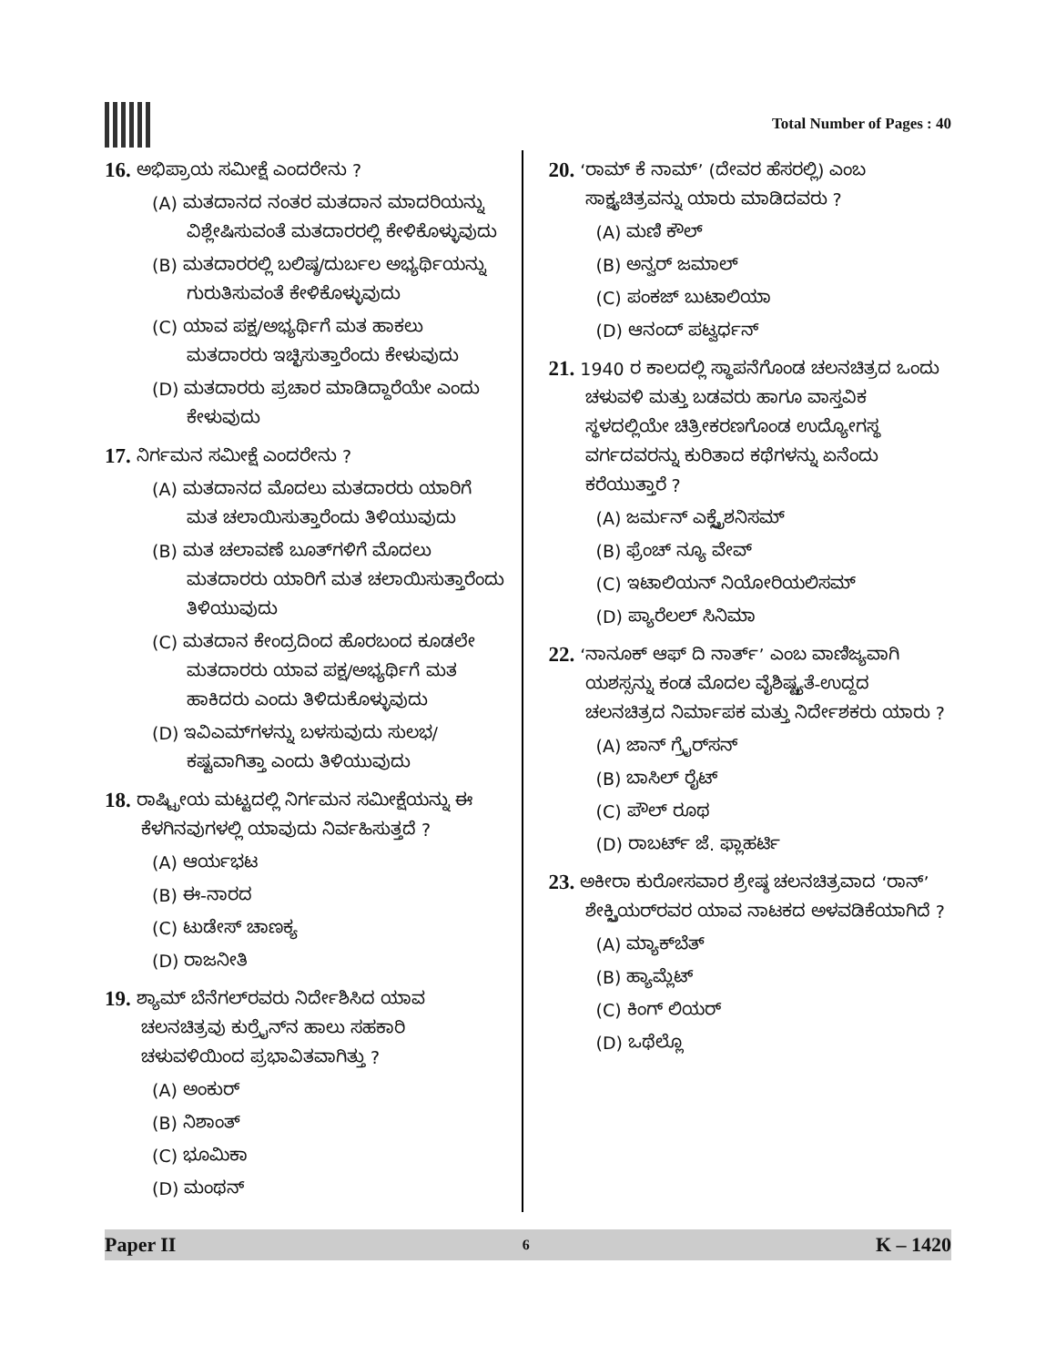Total Number of Pages : 40
16. ಅಭಿಪ್ರಾಯ ಸಮೀಕ್ಷೆ ಎಂದರೇನು ?
(A) ಮತದಾನದ ನಂತರ ಮತದಾನ ಮಾದರಿಯನ್ನು ವಿಶ್ಲೇಷಿಸುವಂತೆ ಮತದಾರರಲ್ಲಿ ಕೇಳಿಕೊಳ್ಳುವುದು
(B) ಮತದಾರರಲ್ಲಿ ಬಲಿಷ್ಠ/ದುರ್ಬಲ ಅಭ್ಯರ್ಥಿಯನ್ನು ಗುರುತಿಸುವಂತೆ ಕೇಳಿಕೊಳ್ಳುವುದು
(C) ಯಾವ ಪಕ್ಷ/ಅಭ್ಯರ್ಥಿಗೆ ಮತ ಹಾಕಲು ಮತದಾರರು ಇಚ್ಛಿಸುತ್ತಾರೆಂದು ಕೇಳುವುದು
(D) ಮತದಾರರು ಪ್ರಚಾರ ಮಾಡಿದ್ದಾರೆಯೇ ಎಂದು ಕೇಳುವುದು
17. ನಿರ್ಗಮನ ಸಮೀಕ್ಷೆ ಎಂದರೇನು ?
(A) ಮತದಾನದ ಮೊದಲು ಮತದಾರರು ಯಾರಿಗೆ ಮತ ಚಲಾಯಿಸುತ್ತಾರೆಂದು ತಿಳಿಯುವುದು
(B) ಮತ ಚಲಾವಣೆ ಬೂತ್‌ಗಳಿಗೆ ಮೊದಲು ಮತದಾರರು ಯಾರಿಗೆ ಮತ ಚಲಾಯಿಸುತ್ತಾರೆಂದು ತಿಳಿಯುವುದು
(C) ಮತದಾನ ಕೇಂದ್ರದಿಂದ ಹೊರಬಂದ ಕೂಡಲೇ ಮತದಾರರು ಯಾವ ಪಕ್ಷ/ಅಭ್ಯರ್ಥಿಗೆ ಮತ ಹಾಕಿದರು ಎಂದು ತಿಳಿದುಕೊಳ್ಳುವುದು
(D) ಇವಿಎಮ್‌ಗಳನ್ನು ಬಳಸುವುದು ಸುಲಭ/ಕಷ್ಟವಾಗಿತ್ತಾ ಎಂದು ತಿಳಿಯುವುದು
18. ರಾಷ್ಟ್ರೀಯ ಮಟ್ಟದಲ್ಲಿ ನಿರ್ಗಮನ ಸಮೀಕ್ಷೆಯನ್ನು ಈ ಕೆಳಗಿನವುಗಳಲ್ಲಿ ಯಾವುದು ನಿರ್ವಹಿಸುತ್ತದೆ ?
(A) ಆರ್ಯಭಟ
(B) ಈ-ನಾರದ
(C) ಟುಡೇಸ್ ಚಾಣಕ್ಯ
(D) ರಾಜನೀತಿ
19. ಶ್ಯಾಮ್ ಬೆನೆಗಲ್‌ರವರು ನಿರ್ದೇಶಿಸಿದ ಯಾವ ಚಲನಚಿತ್ರವು ಕುರ್ರೈನ್‌ನ ಹಾಲು ಸಹಕಾರಿ ಚಳುವಳಿಯಿಂದ ಪ್ರಭಾವಿತವಾಗಿತ್ತು ?
(A) ಅಂಕುರ್
(B) ನಿಶಾಂತ್
(C) ಭೂಮಿಕಾ
(D) ಮಂಥನ್
20. ‘ರಾಮ್ ಕೆ ನಾಮ್’ (ದೇವರ ಹೆಸರಲ್ಲಿ) ಎಂಬ ಸಾಕ್ಷ್ಯಚಿತ್ರವನ್ನು ಯಾರು ಮಾಡಿದವರು ?
(A) ಮಣಿ ಕೌಲ್
(B) ಅನ್ವರ್ ಜಮಾಲ್
(C) ಪಂಕಜ್ ಬುಟಾಲಿಯಾ
(D) ಆನಂದ್ ಪಟ್ವರ್ಧನ್
21. 1940 ರ ಕಾಲದಲ್ಲಿ ಸ್ಥಾಪನೆಗೊಂಡ ಚಲನಚಿತ್ರದ ಒಂದು ಚಳುವಳಿ ಮತ್ತು ಬಡವರು ಹಾಗೂ ವಾಸ್ತವಿಕ ಸ್ಥಳದಲ್ಲಿಯೇ ಚಿತ್ರೀಕರಣಗೊಂಡ ಉದ್ಯೋಗಸ್ಥ ವರ್ಗದವರನ್ನು ಕುರಿತಾದ ಕಥೆಗಳನ್ನು ಏನೆಂದು ಕರೆಯುತ್ತಾರೆ ?
(A) ಜರ್ಮನ್ ಎಕ್ಸ್ಪ್ರೆಶನಿಸಮ್
(B) ಫ್ರೆಂಚ್ ನ್ಯೂ ವೇವ್
(C) ಇಟಾಲಿಯನ್ ನಿಯೋರಿಯಲಿಸಮ್
(D) ಪ್ಯಾರೆಲಲ್ ಸಿನಿಮಾ
22. ‘ನಾನೂಕ್ ಆಫ್ ದಿ ನಾರ್ತ್’ ಎಂಬ ವಾಣಿಜ್ಯವಾಗಿ ಯಶಸ್ಸನ್ನು ಕಂಡ ಮೊದಲ ವೈಶಿಷ್ಟ್ಯತೆ-ಉದ್ದದ ಚಲನಚಿತ್ರದ ನಿರ್ಮಾಪಕ ಮತ್ತು ನಿರ್ದೇಶಕರು ಯಾರು ?
(A) ಜಾನ್ ಗ್ರೈರ್‌ಸನ್
(B) ಬಾಸಿಲ್ ರೈಟ್
(C) ಪೌಲ್ ರೂಥ
(D) ರಾಬರ್ಟ್ ಜೆ. ಫ್ಲಾಹರ್ಟಿ
23. ಅಕೀರಾ ಕುರೋಸವಾರ ಶ್ರೇಷ್ಠ ಚಲನಚಿತ್ರವಾದ ‘ರಾನ್’ ಶೇಕ್ಸ್ಪಿಯರ್‌ರವರ ಯಾವ ನಾಟಕದ ಅಳವಡಿಕೆಯಾಗಿದೆ ?
(A) ಮ್ಯಾಕ್‌ಬೆತ್
(B) ಹ್ಯಾಮ್ಲೆಟ್
(C) ಕಿಂಗ್ ಲಿಯರ್
(D) ಒಥೆಲ್ಲೊ
Paper II 6 K – 1420